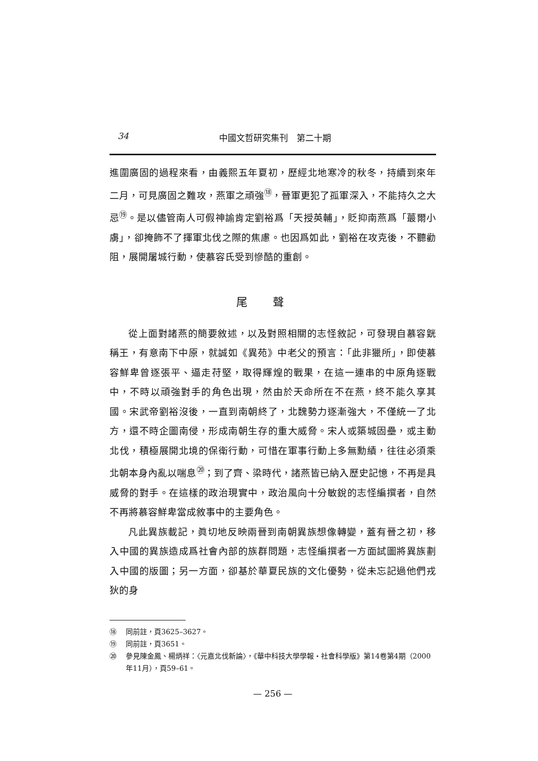34 中國文哲研究集刊　第二十期
進圍廣固的過程來看，由義熙五年夏初，歷經北地寒冷的秋冬，持續到來年二月，可見廣固之難攻，燕軍之頑強<sup>⑱</sup>，晉軍更犯了孤軍深入，不能持久之大忌<sup>⑲</sup>。是以儘管南人可假神諭肯定劉裕爲「天授英輔」，貶抑南燕爲「蕞爾小虜」，卻掩飾不了揮軍北伐之際的焦慮。也因爲如此，劉裕在攻克後，不聽勸阻，展開屠城行動，使慕容氏受到慘酷的重創。
尾聲
從上面對諸燕的簡要敘述，以及對照相關的志怪敘記，可發現自慕容皝稱王，有意南下中原，就誠如《異苑》中老父的預言：「此非獵所」，即使慕容鮮卑曾逐張平、逼走苻堅，取得輝煌的戰果，在這一連串的中原角逐戰中，不時以頑強對手的角色出現，然由於天命所在不在燕，終不能久享其國。宋武帝劉裕沒後，一直到南朝終了，北魏勢力逐漸強大，不僅統一了北方，還不時企圖南侵，形成南朝生存的重大威脅。宋人或築城固壘，或主動北伐，積極展開北境的保衛行動，可惜在軍事行動上多無勳績，往往必須乘北朝本身內亂以喘息<sup>⑳</sup>；到了齊、梁時代，諸燕皆已納入歷史記憶，不再是具威脅的對手。在這樣的政治現實中，政治風向十分敏銳的志怪編撰者，自然不再將慕容鮮卑當成敘事中的主要角色。
凡此異族載記，眞切地反映兩晉到南朝異族想像轉變，蓋有晉之初，移入中國的異族造成爲社會內部的族群問題，志怪編撰者一方面試圖將異族劃入中國的版圖；另一方面，卻基於華夏民族的文化優勢，從未忘記過他們戎狄的身
⑱ 同前註，頁3625–3627。
⑲ 同前註，頁3651。
⑳ 參見陳金鳳、楊炳祥：〈元嘉北伐新論〉，《華中科技大學學報・社會科學版》第14卷第4期（2000年11月），頁59–61。
— 256 —